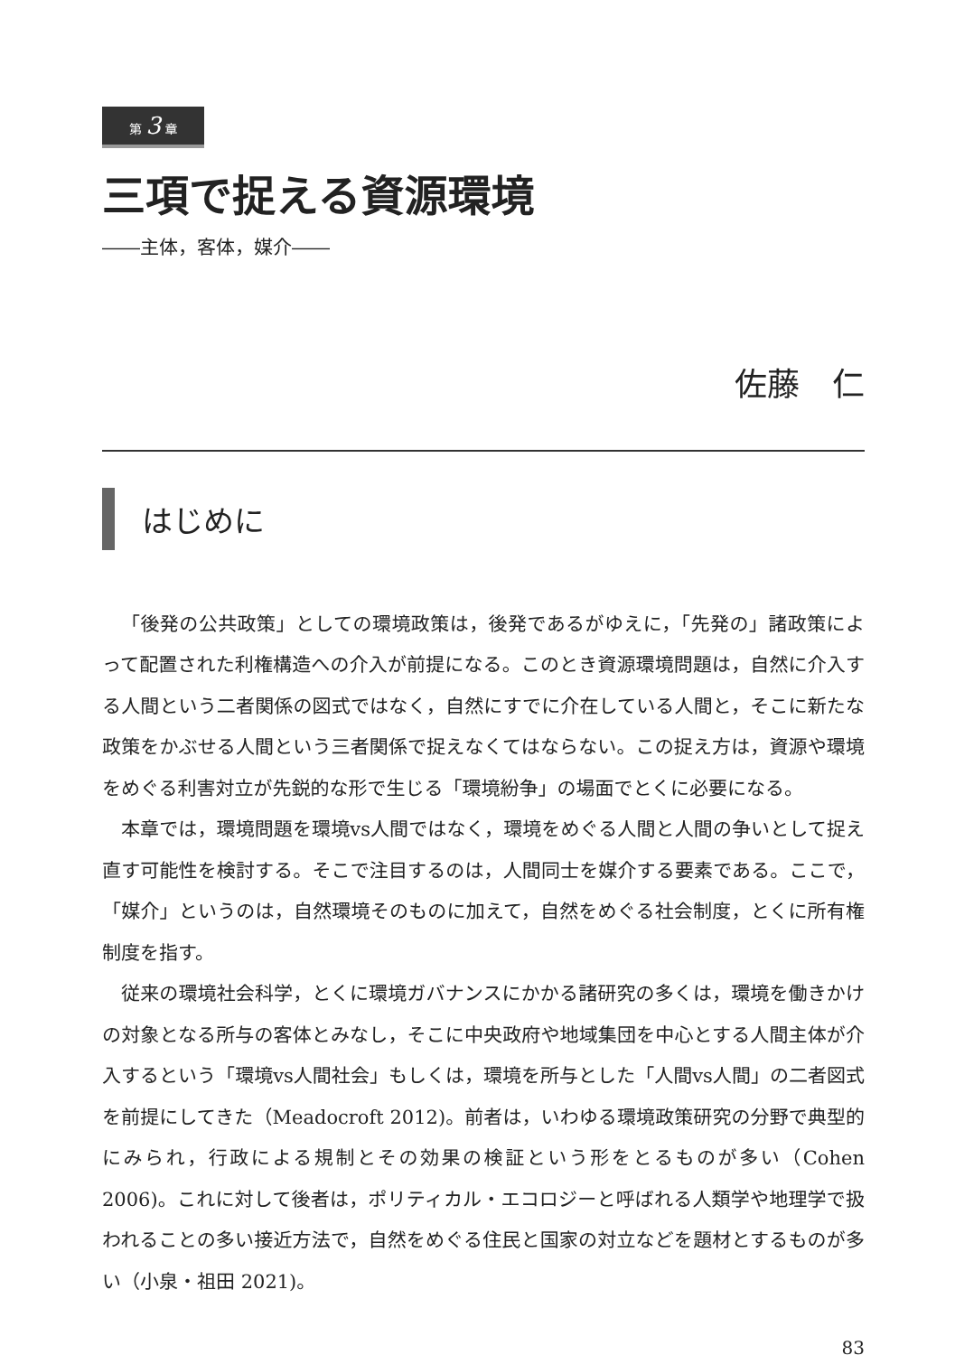第 3 章
三項で捉える資源環境
――主体，客体，媒介――
佐藤　仁
はじめに
「後発の公共政策」としての環境政策は，後発であるがゆえに，「先発の」諸政策によって配置された利権構造への介入が前提になる。このとき資源環境問題は，自然に介入する人間という二者関係の図式ではなく，自然にすでに介在している人間と，そこに新たな政策をかぶせる人間という三者関係で捉えなくてはならない。この捉え方は，資源や環境をめぐる利害対立が先鋭的な形で生じる「環境紛争」の場面でとくに必要になる。
本章では，環境問題を環境vs人間ではなく，環境をめぐる人間と人間の争いとして捉え直す可能性を検討する。そこで注目するのは，人間同士を媒介する要素である。ここで，「媒介」というのは，自然環境そのものに加えて，自然をめぐる社会制度，とくに所有権制度を指す。
従来の環境社会科学，とくに環境ガバナンスにかかる諸研究の多くは，環境を働きかけの対象となる所与の客体とみなし，そこに中央政府や地域集団を中心とする人間主体が介入するという「環境vs人間社会」もしくは，環境を所与とした「人間vs人間」の二者図式を前提にしてきた（Meadocroft 2012)。前者は，いわゆる環境政策研究の分野で典型的にみられ，行政による規制とその効果の検証という形をとるものが多い（Cohen 2006)。これに対して後者は，ポリティカル・エコロジーと呼ばれる人類学や地理学で扱われることの多い接近方法で，自然をめぐる住民と国家の対立などを題材とするものが多い（小泉・祖田 2021)。
83